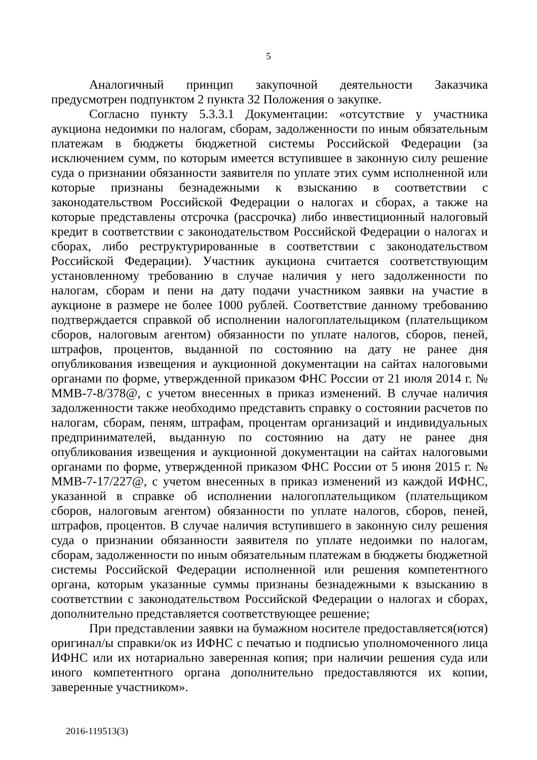5
Аналогичный принцип закупочной деятельности Заказчика предусмотрен подпунктом 2 пункта 32 Положения о закупке.
Согласно пункту 5.3.3.1 Документации: «отсутствие у участника аукциона недоимки по налогам, сборам, задолженности по иным обязательным платежам в бюджеты бюджетной системы Российской Федерации (за исключением сумм, по которым имеется вступившее в законную силу решение суда о признании обязанности заявителя по уплате этих сумм исполненной или которые признаны безнадежными к взысканию в соответствии с законодательством Российской Федерации о налогах и сборах, а также на которые представлены отсрочка (рассрочка) либо инвестиционный налоговый кредит в соответствии с законодательством Российской Федерации о налогах и сборах, либо реструктурированные в соответствии с законодательством Российской Федерации). Участник аукциона считается соответствующим установленному требованию в случае наличия у него задолженности по налогам, сборам и пени на дату подачи участником заявки на участие в аукционе в размере не более 1000 рублей. Соответствие данному требованию подтверждается справкой об исполнении налогоплательщиком (плательщиком сборов, налоговым агентом) обязанности по уплате налогов, сборов, пеней, штрафов, процентов, выданной по состоянию на дату не ранее дня опубликования извещения и аукционной документации на сайтах налоговыми органами по форме, утвержденной приказом ФНС России от 21 июля 2014 г. № ММВ-7-8/378@, с учетом внесенных в приказ изменений. В случае наличия задолженности также необходимо представить справку о состоянии расчетов по налогам, сборам, пеням, штрафам, процентам организаций и индивидуальных предпринимателей, выданную по состоянию на дату не ранее дня опубликования извещения и аукционной документации на сайтах налоговыми органами по форме, утвержденной приказом ФНС России от 5 июня 2015 г. № ММВ-7-17/227@, с учетом внесенных в приказ изменений из каждой ИФНС, указанной в справке об исполнении налогоплательщиком (плательщиком сборов, налоговым агентом) обязанности по уплате налогов, сборов, пеней, штрафов, процентов. В случае наличия вступившего в законную силу решения суда о признании обязанности заявителя по уплате недоимки по налогам, сборам, задолженности по иным обязательным платежам в бюджеты бюджетной системы Российской Федерации исполненной или решения компетентного органа, которым указанные суммы признаны безнадежными к взысканию в соответствии с законодательством Российской Федерации о налогах и сборах, дополнительно представляется соответствующее решение;
При представлении заявки на бумажном носителе предоставляется(ются) оригинал/ы справки/ок из ИФНС с печатью и подписью уполномоченного лица ИФНС или их нотариально заверенная копия; при наличии решения суда или иного компетентного органа дополнительно предоставляются их копии, заверенные участником».
2016-119513(3)